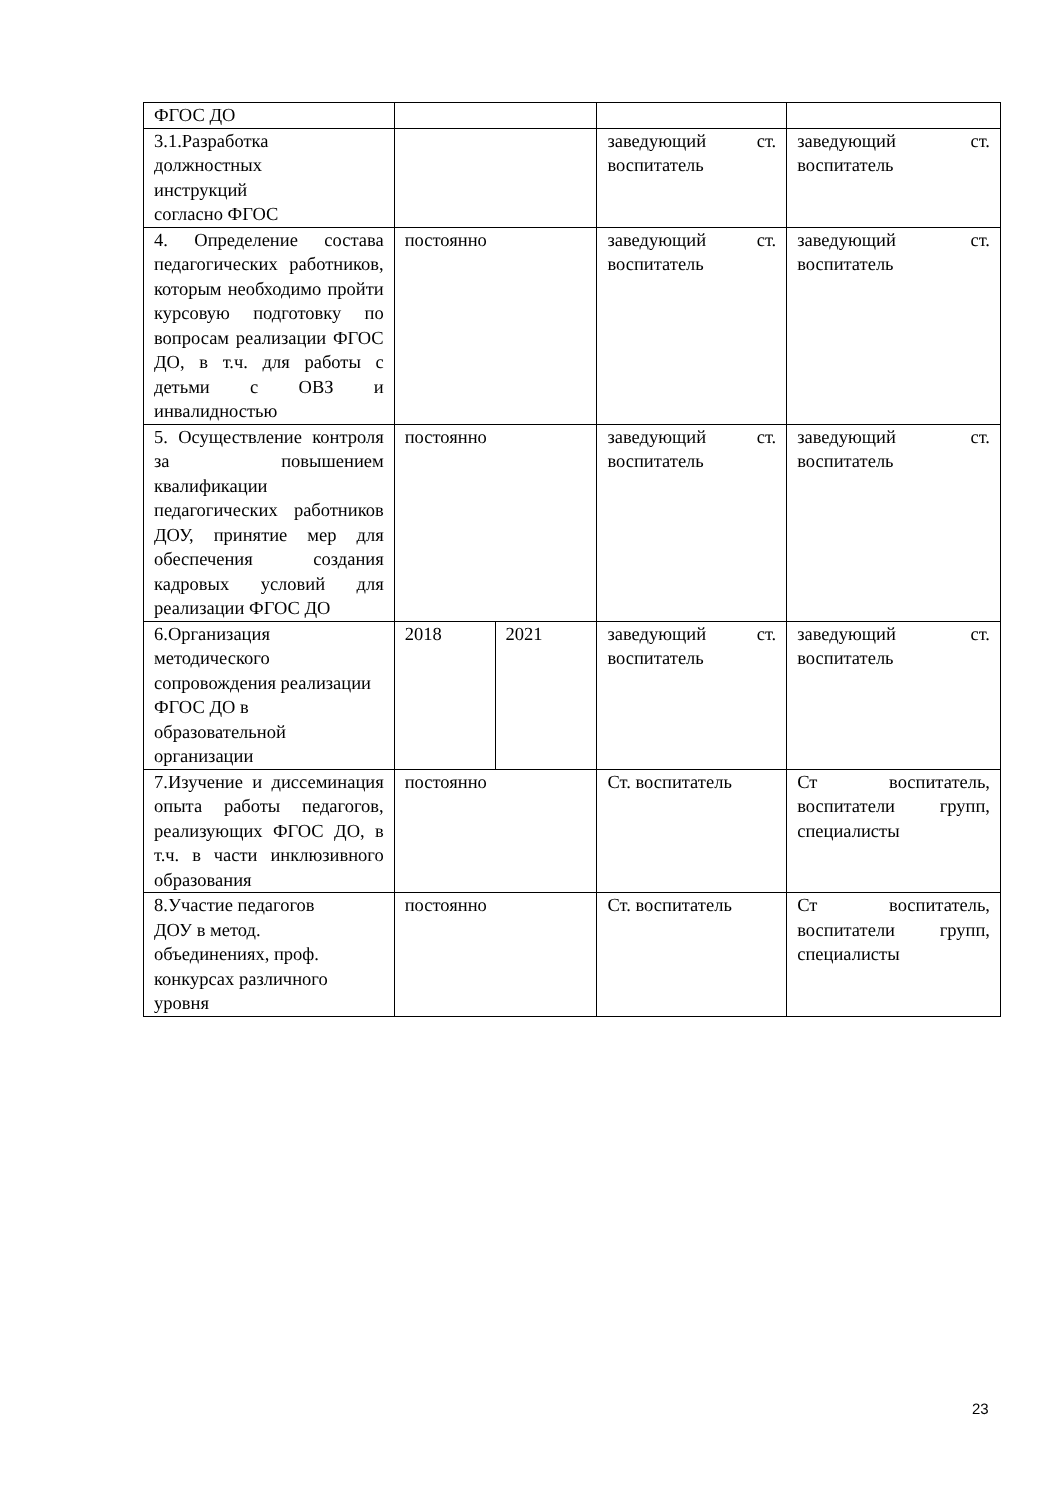| ФГОС ДО | | | | |
| 3.1.Разработка должностных инструкций согласно ФГОС | | | заведующий ст. воспитатель | заведующий ст. воспитатель |
| 4. Определение состава педагогических работников, которым необходимо пройти курсовую подготовку по вопросам реализации ФГОС ДО, в т.ч. для работы с детьми с ОВЗ и инвалидностью | постоянно | | заведующий ст. воспитатель | заведующий ст. воспитатель |
| 5. Осуществление контроля за повышением квалификации педагогических работников ДОУ, принятие мер для обеспечения создания кадровых условий для реализации ФГОС ДО | постоянно | | заведующий ст. воспитатель | заведующий ст. воспитатель |
| 6.Организация методического сопровождения реализации ФГОС ДО в образовательной организации | 2018 | 2021 | заведующий ст. воспитатель | заведующий ст. воспитатель |
| 7.Изучение и диссеминация опыта работы педагогов, реализующих ФГОС ДО, в т.ч. в части инклюзивного образования | постоянно | | Ст. воспитатель | Ст воспитатель, воспитатели групп, специалисты |
| 8.Участие педагогов ДОУ в метод. объединениях, проф. конкурсах различного уровня | постоянно | | Ст. воспитатель | Ст воспитатель, воспитатели групп, специалисты |
23